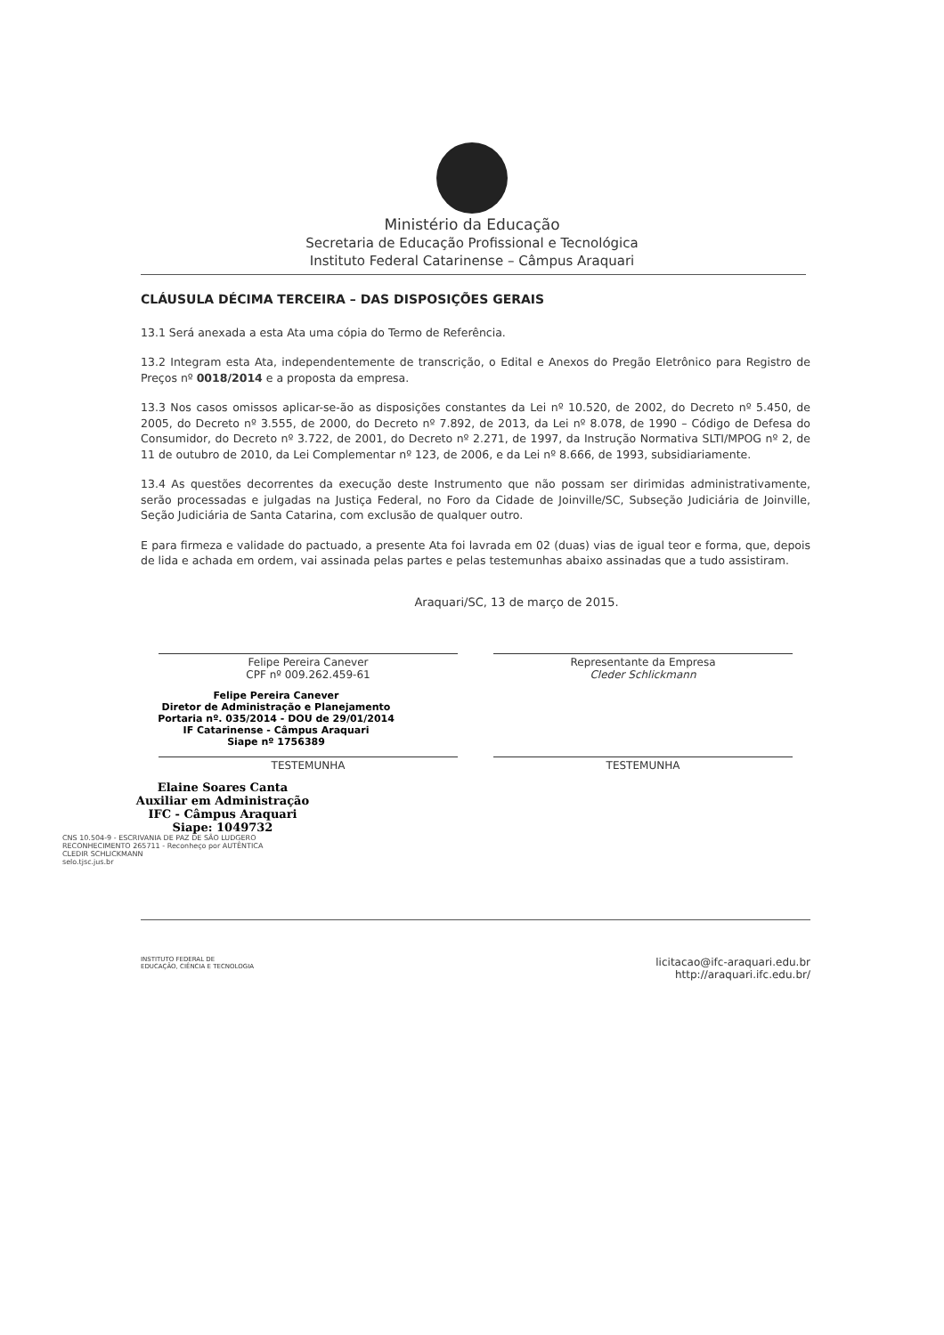Ministério da Educação
Secretaria de Educação Profissional e Tecnológica
Instituto Federal Catarinense – Câmpus Araquari
CLÁUSULA DÉCIMA TERCEIRA – DAS DISPOSIÇÕES GERAIS
13.1 Será anexada a esta Ata uma cópia do Termo de Referência.
13.2 Integram esta Ata, independentemente de transcrição, o Edital e Anexos do Pregão Eletrônico para Registro de Preços nº 0018/2014 e a proposta da empresa.
13.3 Nos casos omissos aplicar-se-ão as disposições constantes da Lei nº 10.520, de 2002, do Decreto nº 5.450, de 2005, do Decreto nº 3.555, de 2000, do Decreto nº 7.892, de 2013, da Lei nº 8.078, de 1990 – Código de Defesa do Consumidor, do Decreto nº 3.722, de 2001, do Decreto nº 2.271, de 1997, da Instrução Normativa SLTI/MPOG nº 2, de 11 de outubro de 2010, da Lei Complementar nº 123, de 2006, e da Lei nº 8.666, de 1993, subsidiariamente.
13.4 As questões decorrentes da execução deste Instrumento que não possam ser dirimidas administrativamente, serão processadas e julgadas na Justiça Federal, no Foro da Cidade de Joinville/SC, Subseção Judiciária de Joinville, Seção Judiciária de Santa Catarina, com exclusão de qualquer outro.
E para firmeza e validade do pactuado, a presente Ata foi lavrada em 02 (duas) vias de igual teor e forma, que, depois de lida e achada em ordem, vai assinada pelas partes e pelas testemunhas abaixo assinadas que a tudo assistiram.
Araquari/SC, 13 de março de 2015.
Felipe Pereira Canever
CPF nº 009.262.459-61
Representante da Empresa
Cleder Schlickmann
Felipe Pereira Canever
Diretor de Administração e Planejamento
Portaria nº. 035/2014 - DOU de 29/01/2014
IF Catarinense - Câmpus Araquari
Siape nº 1756389
TESTEMUNHA TESTEMUNHA
Elaine Soares Canta
Auxiliar em Administração
IFC - Câmpus Araquari
Siape: 1049732
CNS 10.504-9 - ESCRIVANIA DE PAZ DE SÃO LUDGERO
RECONHECIMENTO 265711 - Reconheço por AUTÊNTICA
CLEDIR SCHLICKMANN
selo.tjsc.jus.br
INSTITUTO FEDERAL DE
EDUCAÇÃO, CIÊNCIA E TECNOLOGIA
licitacao@ifc-araquari.edu.br
http://araquari.ifc.edu.br/